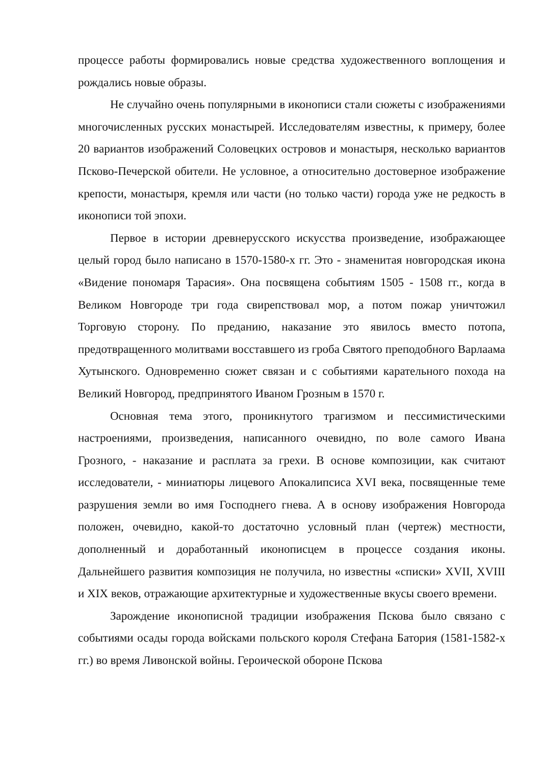процессе работы формировались новые средства художественного воплощения и рождались новые образы.
Не случайно очень популярными в иконописи стали сюжеты с изображениями многочисленных русских монастырей. Исследователям известны, к примеру, более 20 вариантов изображений Соловецких островов и монастыря, несколько вариантов Псково-Печерской обители. Не условное, а относительно достоверное изображение крепости, монастыря, кремля или части (но только части) города уже не редкость в иконописи той эпохи.
Первое в истории древнерусского искусства произведение, изображающее целый город было написано в 1570-1580-х гг. Это - знаменитая новгородская икона «Видение пономаря Тарасия». Она посвящена событиям 1505 - 1508 гг., когда в Великом Новгороде три года свирепствовал мор, а потом пожар уничтожил Торговую сторону. По преданию, наказание это явилось вместо потопа, предотвращенного молитвами восставшего из гроба Святого преподобного Варлаама Хутынского. Одновременно сюжет связан и с событиями карательного похода на Великий Новгород, предпринятого Иваном Грозным в 1570 г.
Основная тема этого, проникнутого трагизмом и пессимистическими настроениями, произведения, написанного очевидно, по воле самого Ивана Грозного, - наказание и расплата за грехи. В основе композиции, как считают исследователи, - миниатюры лицевого Апокалипсиса XVI века, посвященные теме разрушения земли во имя Господнего гнева. А в основу изображения Новгорода положен, очевидно, какой-то достаточно условный план (чертеж) местности, дополненный и доработанный иконописцем в процессе создания иконы. Дальнейшего развития композиция не получила, но известны «списки» XVII, XVIII и XIX веков, отражающие архитектурные и художественные вкусы своего времени.
Зарождение иконописной традиции изображения Пскова было связано с событиями осады города войсками польского короля Стефана Батория (1581-1582-х гг.) во время Ливонской войны. Героической обороне Пскова